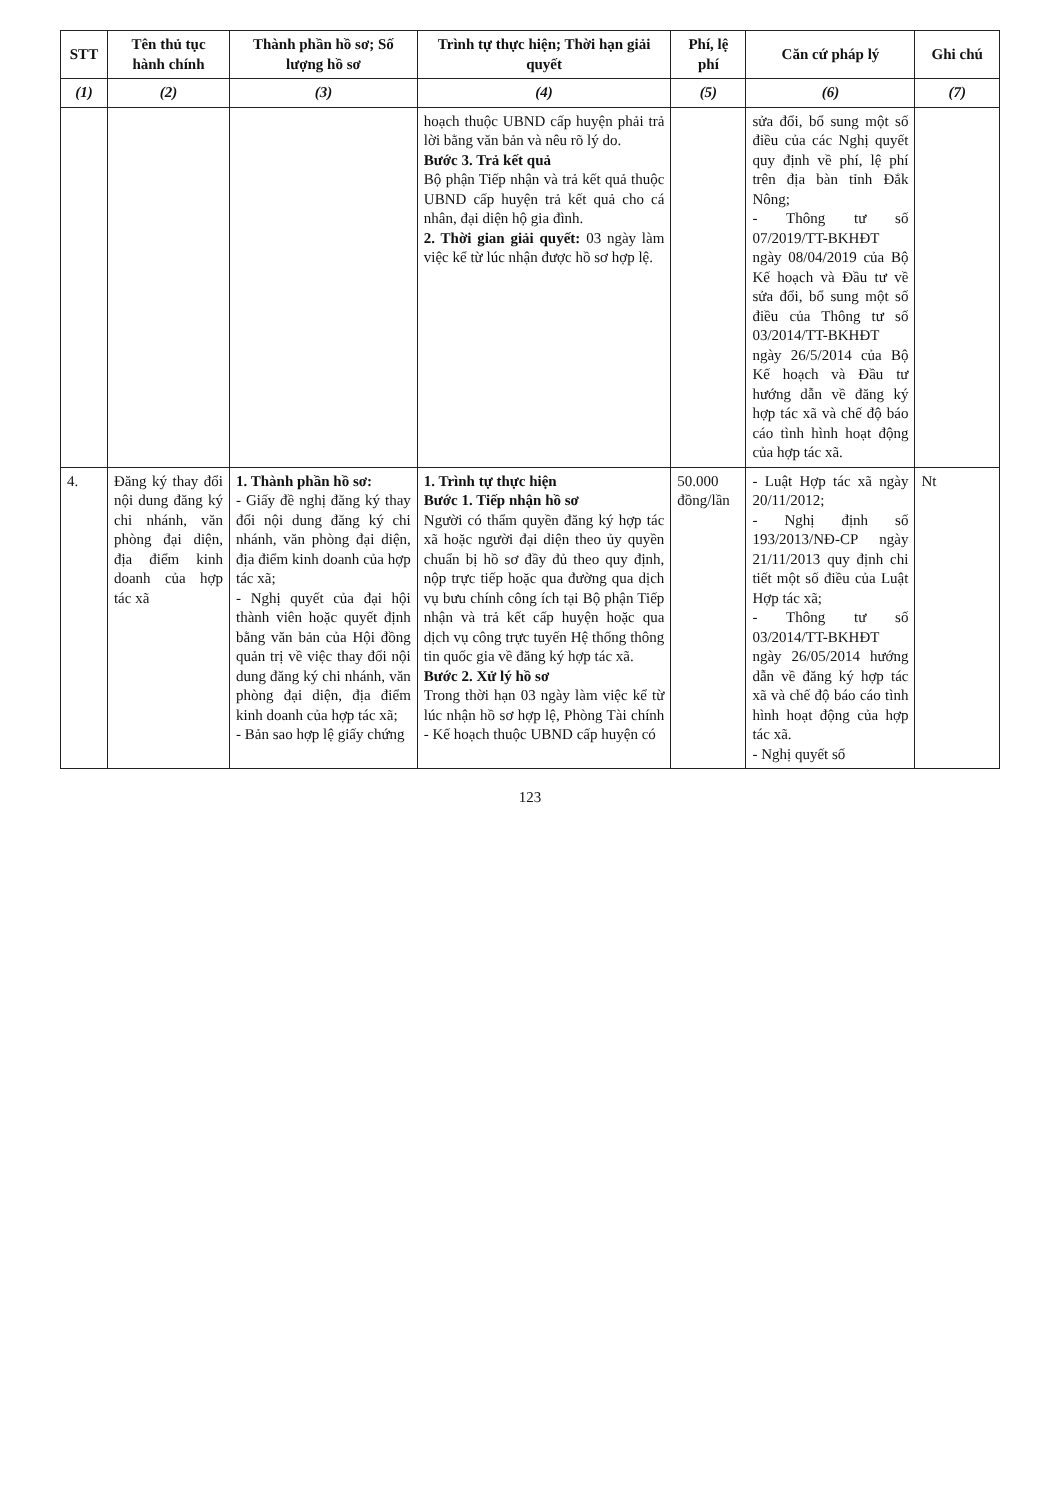| STT | Tên thủ tục hành chính | Thành phần hồ sơ; Số lượng hồ sơ | Trình tự thực hiện; Thời hạn giải quyết | Phí, lệ phí | Căn cứ pháp lý | Ghi chú |
| --- | --- | --- | --- | --- | --- | --- |
| (1) | (2) | (3) | (4) | (5) | (6) | (7) |
| | | | hoạch thuộc UBND cấp huyện phải trả lời bằng văn bản và nêu rõ lý do. Bước 3. Trả kết quả Bộ phận Tiếp nhận và trả kết quả thuộc UBND cấp huyện trả kết quả cho cá nhân, đại diện hộ gia đình. 2. Thời gian giải quyết: 03 ngày làm việc kể từ lúc nhận được hồ sơ hợp lệ. | | sửa đổi, bổ sung một số điều của các Nghị quyết quy định về phí, lệ phí trên địa bàn tỉnh Đắk Nông; - Thông tư số 07/2019/TT-BKHĐT ngày 08/04/2019 của Bộ Kế hoạch và Đầu tư về sửa đổi, bổ sung một số điều của Thông tư số 03/2014/TT-BKHĐT ngày 26/5/2014 của Bộ Kế hoạch và Đầu tư hướng dẫn về đăng ký hợp tác xã và chế độ báo cáo tình hình hoạt động của hợp tác xã. | |
| 4. | Đăng ký thay đổi nội dung đăng ký chi nhánh, văn phòng đại diện, địa điểm kinh doanh của hợp tác xã | 1. Thành phần hồ sơ: - Giấy đề nghị đăng ký thay đổi nội dung đăng ký chi nhánh, văn phòng đại diện, địa điểm kinh doanh của hợp tác xã; - Nghị quyết của đại hội thành viên hoặc quyết định bằng văn bản của Hội đồng quản trị về việc thay đổi nội dung đăng ký chi nhánh, văn phòng đại diện, địa điểm kinh doanh của hợp tác xã; - Bản sao hợp lệ giấy chứng | 1. Trình tự thực hiện Bước 1. Tiếp nhận hồ sơ Người có thẩm quyền đăng ký hợp tác xã hoặc người đại diện theo ủy quyền chuẩn bị hồ sơ đầy đủ theo quy định, nộp trực tiếp hoặc qua đường qua dịch vụ bưu chính công ích tại Bộ phận Tiếp nhận và trả kết cấp huyện hoặc qua dịch vụ công trực tuyến Hệ thống thông tin quốc gia về đăng ký hợp tác xã. Bước 2. Xử lý hồ sơ Trong thời hạn 03 ngày làm việc kể từ lúc nhận hồ sơ hợp lệ, Phòng Tài chính - Kế hoạch thuộc UBND cấp huyện có | 50.000 đồng/lần | - Luật Hợp tác xã ngày 20/11/2012; - Nghị định số 193/2013/NĐ-CP ngày 21/11/2013 quy định chi tiết một số điều của Luật Hợp tác xã; - Thông tư số 03/2014/TT-BKHĐT ngày 26/05/2014 hướng dẫn về đăng ký hợp tác xã và chế độ báo cáo tình hình hoạt động của hợp tác xã. - Nghị quyết số | Nt |
123